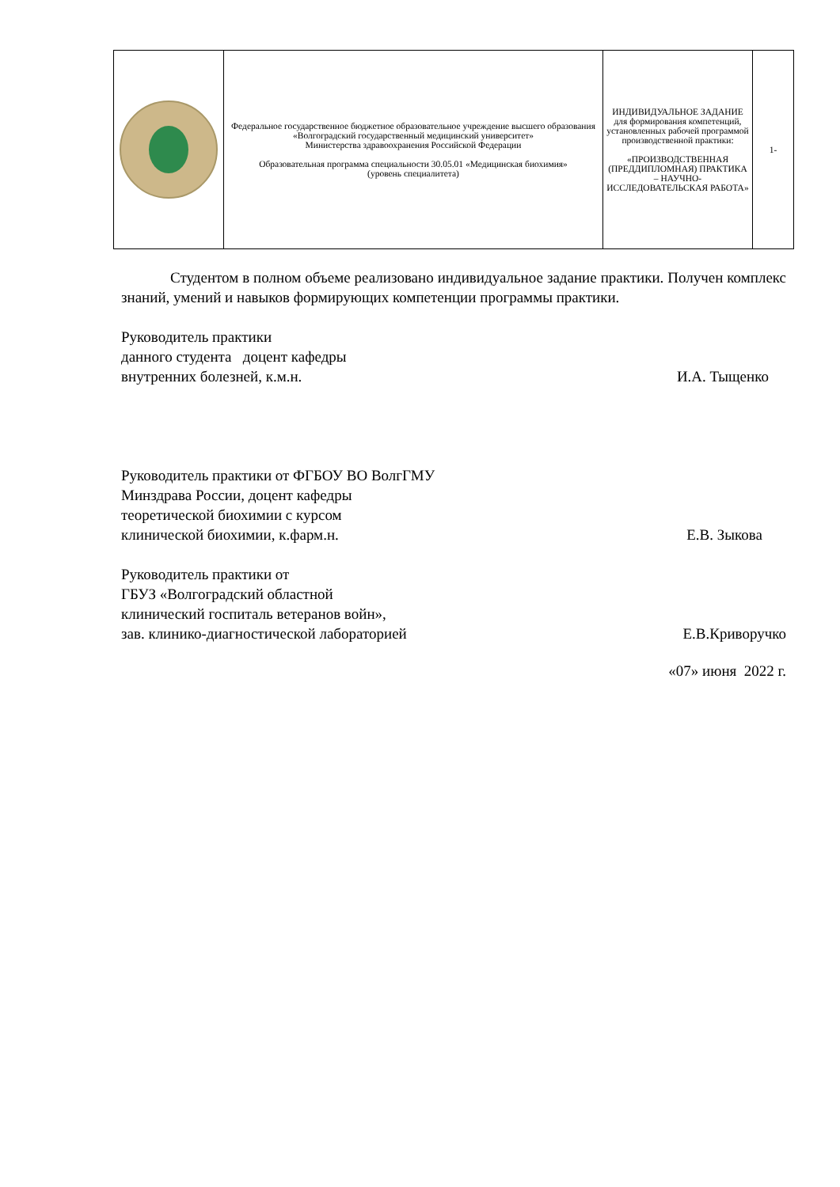| | Федеральное государственное бюджетное образовательное учреждение высшего образования «Волгоградский государственный медицинский университет» Министерства здравоохранения Российской Федерации Образовательная программа специальности 30.05.01 «Медицинская биохимия» (уровень специалитета) | ИНДИВИДУАЛЬНОЕ ЗАДАНИЕ для формирования компетенций, установленных рабочей программой производственной практики: «ПРОИЗВОДСТВЕННАЯ (ПРЕДДИПЛОМНАЯ) ПРАКТИКА – НАУЧНО-ИССЛЕДОВАТЕЛЬСКАЯ РАБОТА» | 1- |
Студентом в полном объеме реализовано индивидуальное задание практики. Получен комплекс знаний, умений и навыков формирующих компетенции программы практики.
Руководитель практики
данного студента доцент кафедры
внутренних болезней, к.м.н. И.А. Тыщенко
Руководитель практики от ФГБОУ ВО ВолгГМУ
Минздрава России, доцент кафедры
теоретической биохимии с курсом
клинической биохимии, к.фарм.н. Е.В. Зыкова
Руководитель практики от
ГБУЗ «Волгоградский областной
клинический госпиталь ветеранов войн»,
зав. клинико-диагностической лабораторией Е.В.Криворучко
«07» июня 2022 г.